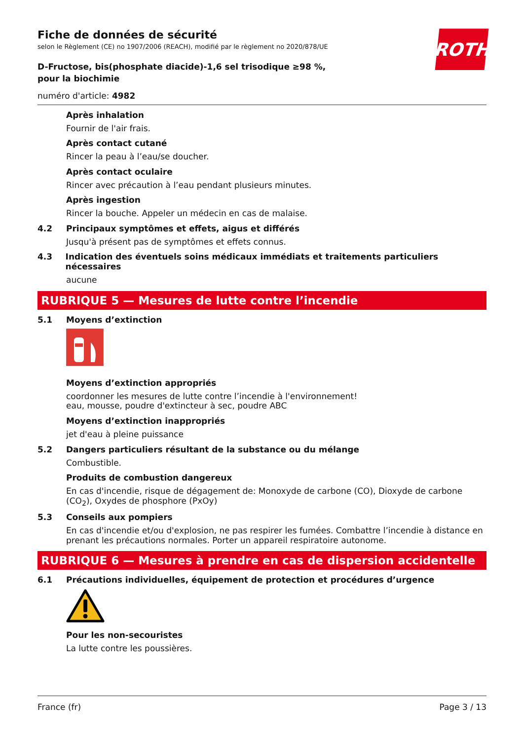ROTH
Fiche de données de sécurité
selon le Règlement (CE) no 1907/2006 (REACH), modifié par le règlement no 2020/878/UE
D-Fructose, bis(phosphate diacide)-1,6 sel trisodique ≥98 %, pour la biochimie
numéro d'article: 4982
Après inhalation
Fournir de l'air frais.
Après contact cutané
Rincer la peau à l’eau/se doucher.
Après contact oculaire
Rincer avec précaution à l’eau pendant plusieurs minutes.
Après ingestion
Rincer la bouche. Appeler un médecin en cas de malaise.
4.2 Principaux symptômes et effets, aigus et différés
Jusqu'à présent pas de symptômes et effets connus.
4.3 Indication des éventuels soins médicaux immédiats et traitements particuliers nécessaires
aucune
RUBRIQUE 5 — Mesures de lutte contre l’incendie
5.1 Moyens d’extinction
Moyens d’extinction appropriés
coordonner les mesures de lutte contre l’incendie à l'environnement!
eau, mousse, poudre d'extincteur à sec, poudre ABC
Moyens d’extinction inappropriés
jet d'eau à pleine puissance
5.2 Dangers particuliers résultant de la substance ou du mélange
Combustible.
Produits de combustion dangereux
En cas d'incendie, risque de dégagement de: Monoxyde de carbone (CO), Dioxyde de carbone (CO<sub>2</sub>), Oxydes de phosphore (PxOy)
5.3 Conseils aux pompiers
En cas d'incendie et/ou d'explosion, ne pas respirer les fumées. Combattre l’incendie à distance en prenant les précautions normales. Porter un appareil respiratoire autonome.
RUBRIQUE 6 — Mesures à prendre en cas de dispersion accidentelle
6.1 Précautions individuelles, équipement de protection et procédures d’urgence
Pour les non-secouristes
La lutte contre les poussières.
France (fr) Page 3 / 13